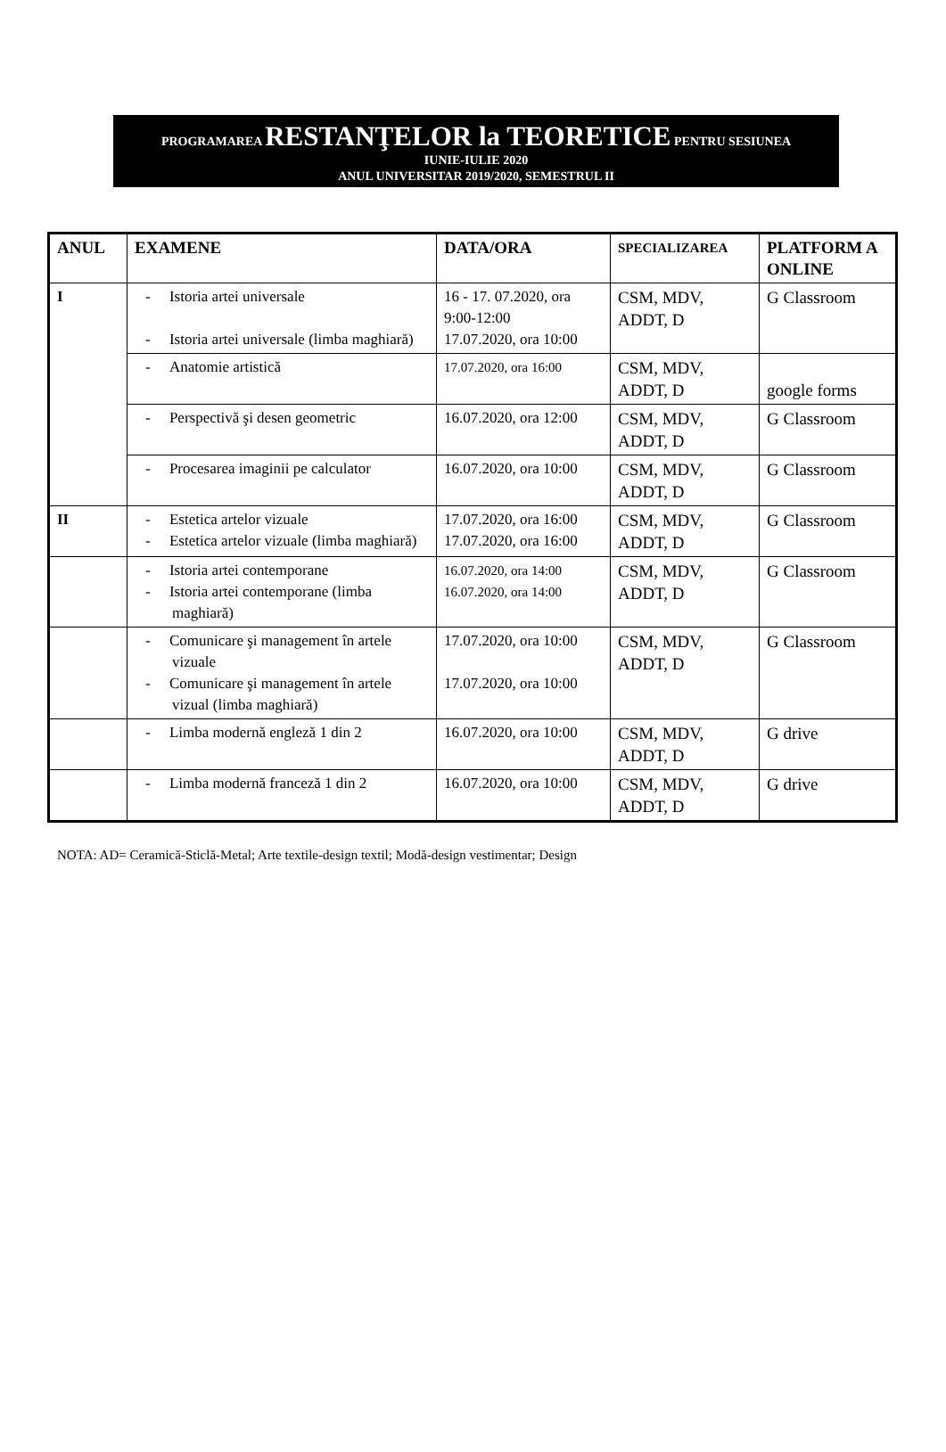PROGRAMAREA RESTANŢELOR la TEORETICE PENTRU SESIUNEA
IUNIE-IULIE 2020
ANUL UNIVERSITAR 2019/2020, SEMESTRUL II
| ANUL | EXAMENE | DATA/ORA | SPECIALIZAREA | PLATFORM A ONLINE |
| --- | --- | --- | --- | --- |
| I | - Istoria artei universale - Istoria artei universale (limba maghiară) | 16 - 17. 07.2020, ora 9:00-12:00 17.07.2020, ora 10:00 | CSM, MDV, ADDT, D | G Classroom |
| | - Anatomie artistică | 17.07.2020, ora 16:00 | CSM, MDV, ADDT, D | google forms |
| | - Perspectivă şi desen geometric | 16.07.2020, ora 12:00 | CSM, MDV, ADDT, D | G Classroom |
| | - Procesarea imaginii pe calculator | 16.07.2020, ora 10:00 | CSM, MDV, ADDT, D | G Classroom |
| II | - Estetica artelor vizuale - Estetica artelor vizuale (limba maghiară) | 17.07.2020, ora 16:00 17.07.2020, ora 16:00 | CSM, MDV, ADDT, D | G Classroom |
| | - Istoria artei contemporane - Istoria artei contemporane (limba maghiară) | 16.07.2020, ora 14:00 16.07.2020, ora 14:00 | CSM, MDV, ADDT, D | G Classroom |
| | - Comunicare şi management în artele vizuale - Comunicare şi management în artele vizual (limba maghiară) | 17.07.2020, ora 10:00 17.07.2020, ora 10:00 | CSM, MDV, ADDT, D | G Classroom |
| | - Limba modernă engleză 1 din 2 | 16.07.2020, ora 10:00 | CSM, MDV, ADDT, D | G drive |
| | - Limba modernă franceză 1 din 2 | 16.07.2020, ora 10:00 | CSM, MDV, ADDT, D | G drive |
NOTA: AD= Ceramică-Sticlă-Metal; Arte textile-design textil; Modă-design vestimentar; Design